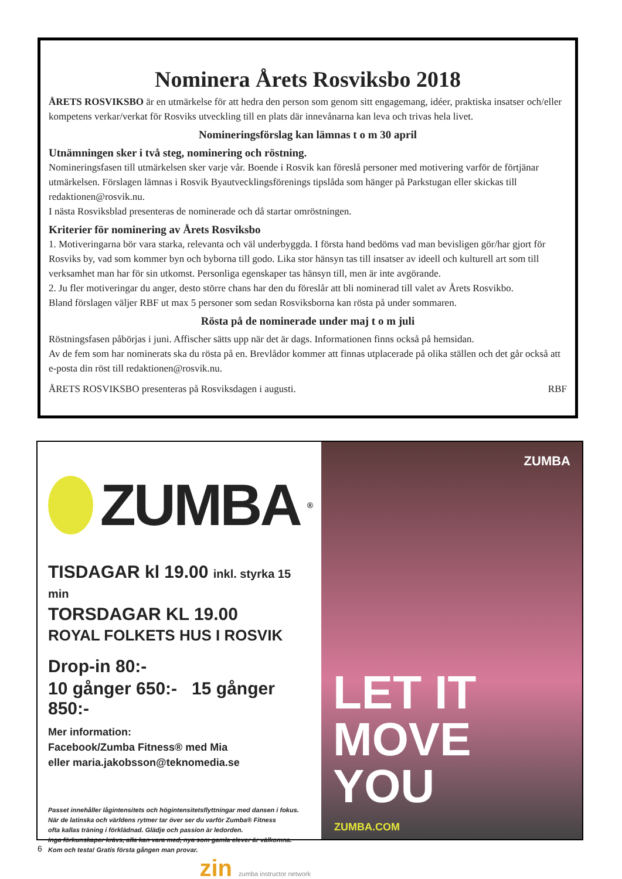Nominera Årets Rosviksbo 2018
ÅRETS ROSVIKSBO är en utmärkelse för att hedra den person som genom sitt engagemang, idéer, praktiska insatser och/eller kompetens verkar/verkat för Rosviks utveckling till en plats där innevånarna kan leva och trivas hela livet.
Nomineringsförslag kan lämnas t o m 30 april
Utnämningen sker i två steg, nominering och röstning.
Nomineringsfasen till utmärkelsen sker varje vår. Boende i Rosvik kan föreslå personer med motivering varför de förtjänar utmärkelsen. Förslagen lämnas i Rosvik Byautvecklingsförenings tipslåda som hänger på Parkstugan eller skickas till redaktionen@rosvik.nu.
I nästa Rosviksblad presenteras de nominerade och då startar omröstningen.
Kriterier för nominering av Årets Rosviksbo
1. Motiveringarna bör vara starka, relevanta och väl underbyggda. I första hand bedöms vad man bevisligen gör/har gjort för Rosviks by, vad som kommer byn och byborna till godo. Lika stor hänsyn tas till insatser av ideell och kulturell art som till verksamhet man har för sin utkomst. Personliga egenskaper tas hänsyn till, men är inte avgörande.
2. Ju fler motiveringar du anger, desto större chans har den du föreslår att bli nominerad till valet av Årets Rosvikbo.
Bland förslagen väljer RBF ut max 5 personer som sedan Rosviksborna kan rösta på under sommaren.
Rösta på de nominerade under maj t o m juli
Röstningsfasen påbörjas i juni. Affischer sätts upp när det är dags. Informationen finns också på hemsidan.
Av de fem som har nominerats ska du rösta på en. Brevlådor kommer att finnas utplacerade på olika ställen och det går också att e-posta din röst till redaktionen@rosvik.nu.
ÅRETS ROSVIKSBO presenteras på Rosviksdagen i augusti. RBF
ZUMBA<sup>®</sup>
TISDAGAR kl 19.00 inkl. styrka 15 min
TORSDAGAR KL 19.00
ROYAL FOLKETS HUS I ROSVIK
Drop-in 80:-
10 gånger 650:- 15 gånger 850:-
Mer information:
Facebook/Zumba Fitness® med Mia
eller maria.jakobsson@teknomedia.se
Passet innehåller lågintensitets och högintensitetsflyttningar med dansen i fokus.
När de latinska och världens rytmer tar över ser du varför Zumba® Fitness
ofta kallas träning i förklädnad. Glädje och passion är ledorden.
Inga förkunskaper krävs, alla kan vara med, nya som gamla elever är välkomna.
Kom och testa! Gratis första gången man provar.
zin zumba instructor network
ZUMBA
LET IT
MOVE YOU
ZUMBA.COM
6